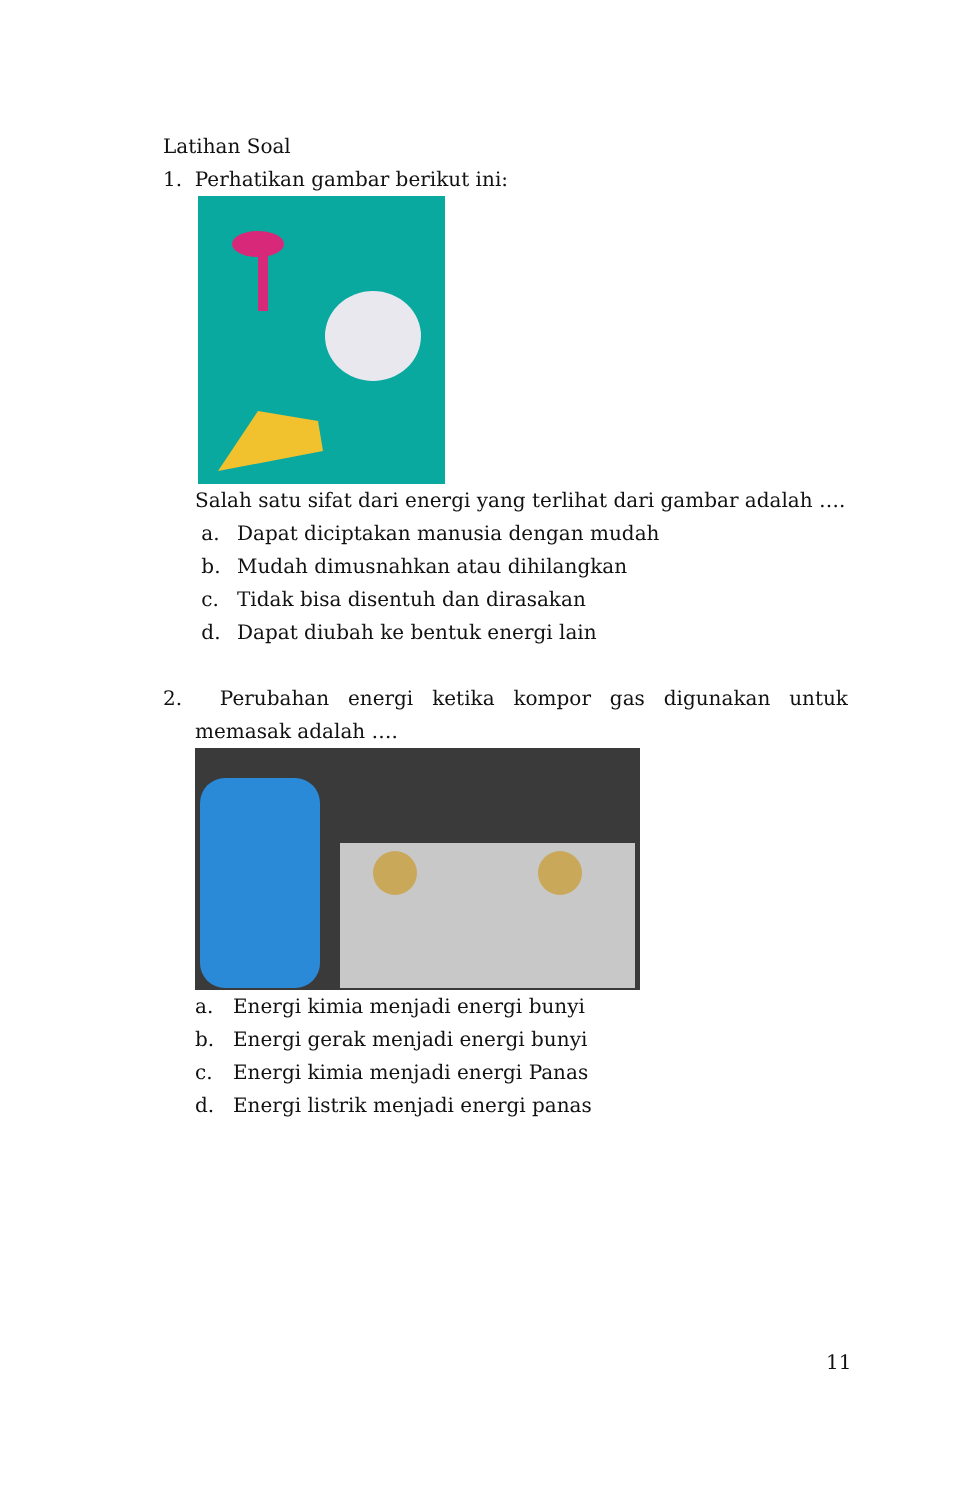Latihan Soal
1. Perhatikan gambar berikut ini:
Salah satu sifat dari energi yang terlihat dari gambar adalah ….
a. Dapat diciptakan manusia dengan mudah
b. Mudah dimusnahkan atau dihilangkan
c. Tidak bisa disentuh dan dirasakan
d. Dapat diubah ke bentuk energi lain
2. Perubahan energi ketika kompor gas digunakan untuk
memasak adalah ….
a. Energi kimia menjadi energi bunyi
b. Energi gerak menjadi energi bunyi
c. Energi kimia menjadi energi Panas
d. Energi listrik menjadi energi panas
11